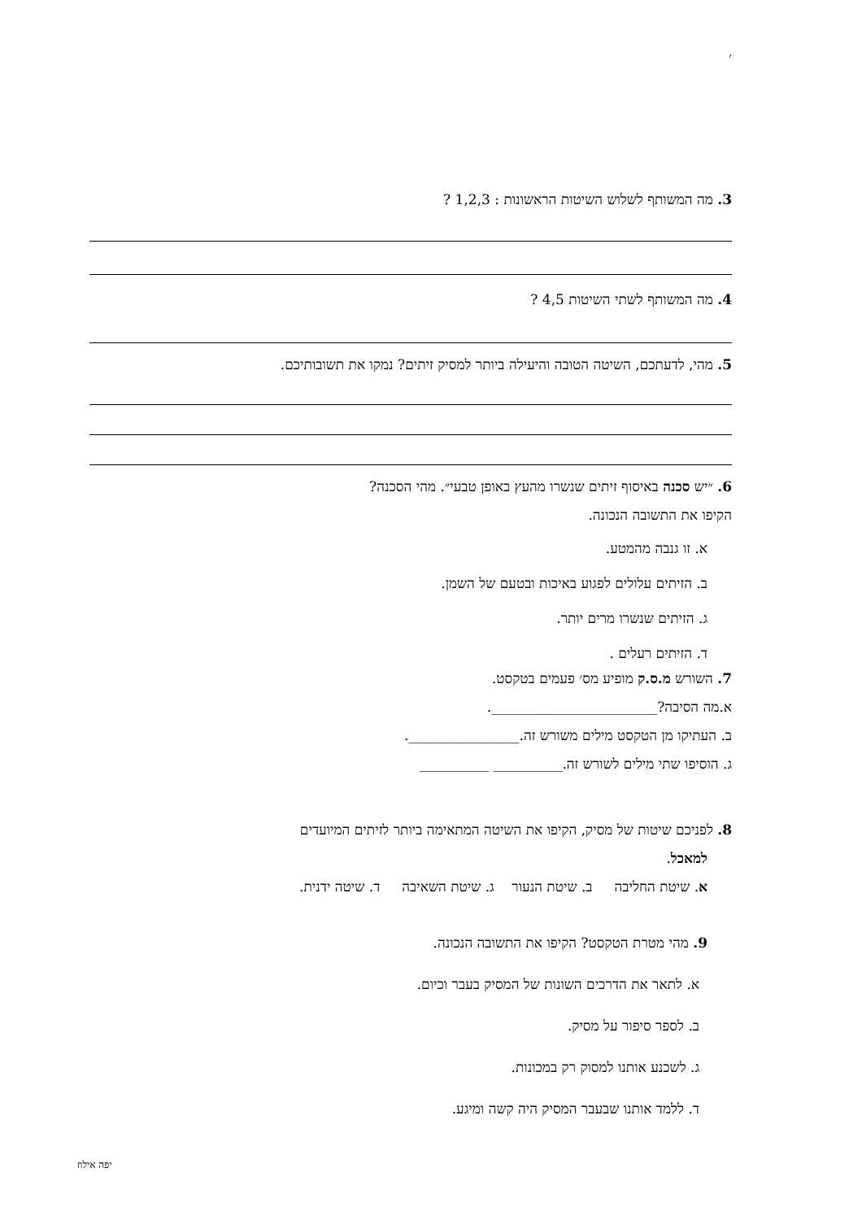׳
3. מה המשותף לשלוש השיטות הראשונות : 1,2,3 ?
4. מה המשותף לשתי השיטות 4,5 ?
5. מהי, לדעתכם, השיטה הטובה והיעילה ביותר למסיק זיתים? נמקו את תשובותיכם.
6. ״יש סכנה באיסוף זיתים שנשרו מהעץ באופן טבעי״. מהי הסכנה?
הקיפו את התשובה הנכונה.
א. זו גנבה מהמטע.
ב. הזיתים עלולים לפגוע באיכות ובטעם של השמן.
ג. הזיתים שנשרו מרים יותר.
ד. הזיתים רעלים .
7. השורש מ.ס.ק מופיע מס׳ פעמים בטקסט.
א.מה הסיבה?________________________.
ב. העתיקו מן הטקסט מילים משורש זה.________________.
ג. הוסיפו שתי מילים לשורש זה.__________ __________
8. לפניכם שיטות של מסיק, הקיפו את השיטה המתאימה ביותר לזיתים המיועדים
למאכל.
א. שיטת החליבה ב. שיטת הנעור ג. שיטת השאיבה ד. שיטה ידנית.
9. מהי מטרת הטקסט? הקיפו את התשובה הנכונה.
א. לתאר את הדרכים השונות של המסיק בעבר וכיום.
ב. לספר סיפור על מסיק.
ג. לשכנע אותנו למסוק רק במכונות.
ד. ללמד אותנו שבעבר המסיק היה קשה ומיגע.
יפה אילוז